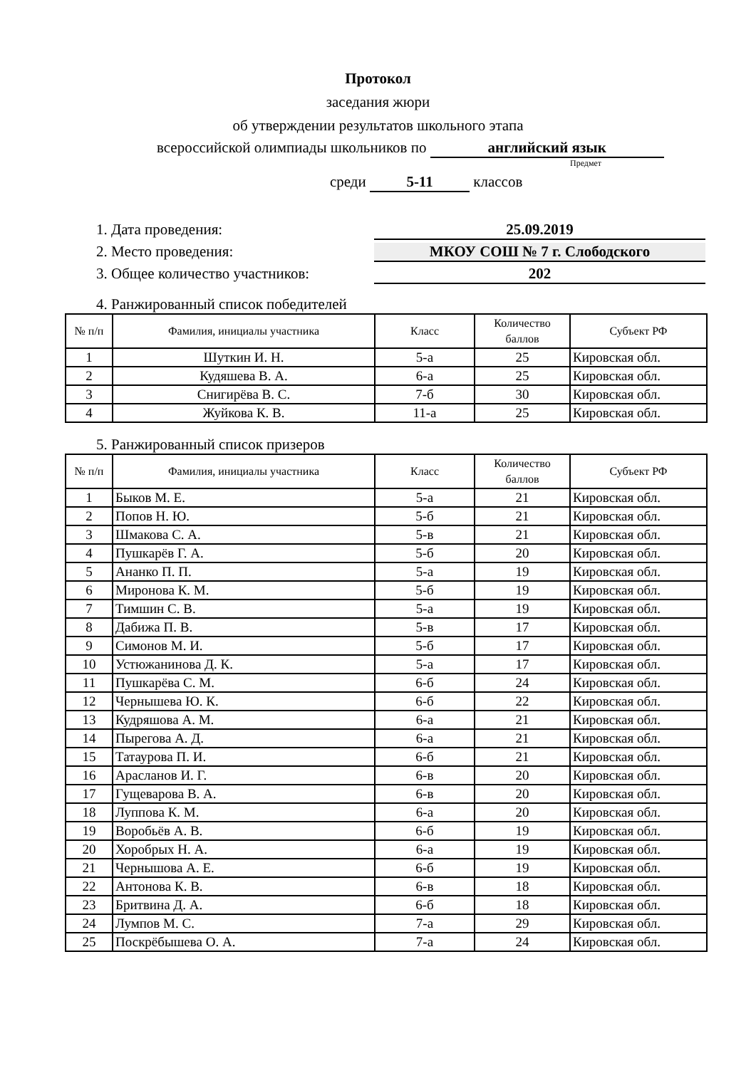Протокол
заседания жюри
об утверждении результатов школьного этапа
всероссийской олимпиады школьников по английский язык
Предмет
среди 5-11 классов
1. Дата проведения: 25.09.2019
2. Место проведения: МКОУ СОШ № 7 г. Слободского
3. Общее количество участников: 202
4. Ранжированный список победителей
| № п/п | Фамилия, инициалы участника | Класс | Количество баллов | Субъект РФ |
| --- | --- | --- | --- | --- |
| 1 | Шуткин И. Н. | 5-а | 25 | Кировская обл. |
| 2 | Кудяшева В. А. | 6-а | 25 | Кировская обл. |
| 3 | Снигирёва В. С. | 7-б | 30 | Кировская обл. |
| 4 | Жуйкова К. В. | 11-а | 25 | Кировская обл. |
5. Ранжированный список призеров
| № п/п | Фамилия, инициалы участника | Класс | Количество баллов | Субъект РФ |
| --- | --- | --- | --- | --- |
| 1 | Быков М. Е. | 5-а | 21 | Кировская обл. |
| 2 | Попов Н. Ю. | 5-б | 21 | Кировская обл. |
| 3 | Шмакова С. А. | 5-в | 21 | Кировская обл. |
| 4 | Пушкарёв Г. А. | 5-б | 20 | Кировская обл. |
| 5 | Ананко П. П. | 5-а | 19 | Кировская обл. |
| 6 | Миронова К. М. | 5-б | 19 | Кировская обл. |
| 7 | Тимшин С. В. | 5-а | 19 | Кировская обл. |
| 8 | Дабижа П. В. | 5-в | 17 | Кировская обл. |
| 9 | Симонов М. И. | 5-б | 17 | Кировская обл. |
| 10 | Устюжанинова Д. К. | 5-а | 17 | Кировская обл. |
| 11 | Пушкарёва С. М. | 6-б | 24 | Кировская обл. |
| 12 | Чернышева Ю. К. | 6-б | 22 | Кировская обл. |
| 13 | Кудряшова А. М. | 6-а | 21 | Кировская обл. |
| 14 | Пырегова А. Д. | 6-а | 21 | Кировская обл. |
| 15 | Татаурова П. И. | 6-б | 21 | Кировская обл. |
| 16 | Арасланов И. Г. | 6-в | 20 | Кировская обл. |
| 17 | Гущеварова В. А. | 6-в | 20 | Кировская обл. |
| 18 | Луппова К. М. | 6-а | 20 | Кировская обл. |
| 19 | Воробьёв А. В. | 6-б | 19 | Кировская обл. |
| 20 | Хоробрых Н. А. | 6-а | 19 | Кировская обл. |
| 21 | Чернышова А. Е. | 6-б | 19 | Кировская обл. |
| 22 | Антонова К. В. | 6-в | 18 | Кировская обл. |
| 23 | Бритвина Д. А. | 6-б | 18 | Кировская обл. |
| 24 | Лумпов М. С. | 7-а | 29 | Кировская обл. |
| 25 | Поскрёбышева О. А. | 7-а | 24 | Кировская обл. |